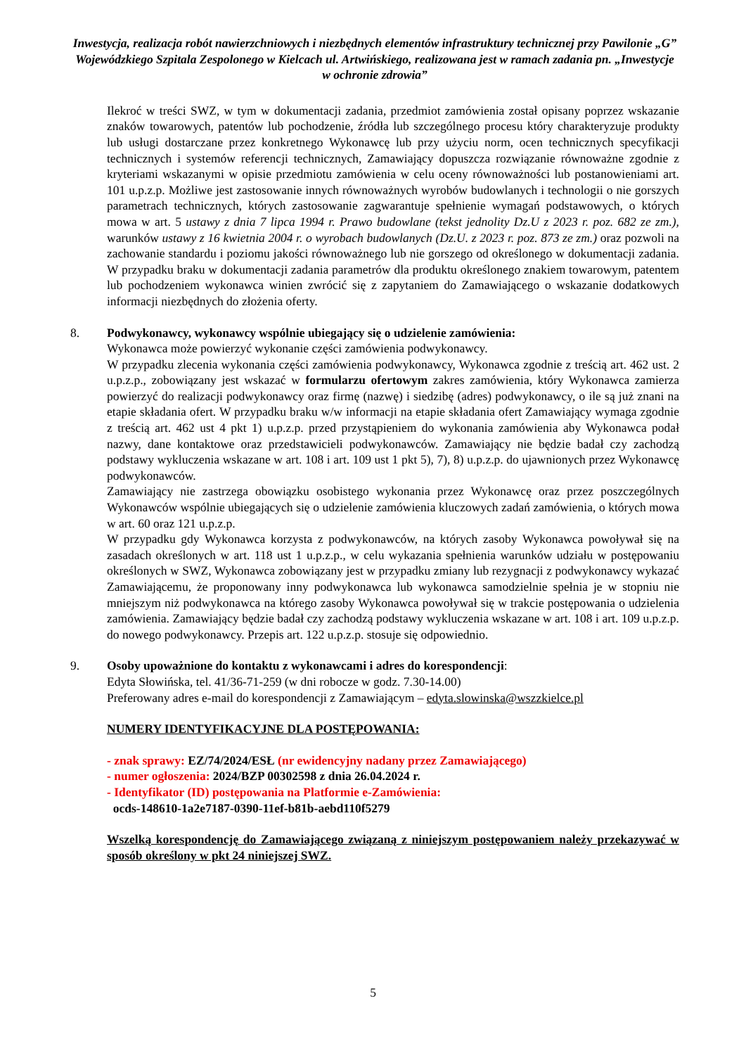Inwestycja, realizacja robót nawierzchniowych i niezbędnych elementów infrastruktury technicznej przy Pawilonie „G” Wojewódzkiego Szpitala Zespolonego w Kielcach ul. Artwińskiego, realizowana jest w ramach zadania pn. „Inwestycje w ochronie zdrowia”
Ilekroć w treści SWZ, w tym w dokumentacji zadania, przedmiot zamówienia został opisany poprzez wskazanie znaków towarowych, patentów lub pochodzenie, źródła lub szczególnego procesu który charakteryzuje produkty lub usługi dostarczane przez konkretnego Wykonawcę lub przy użyciu norm, ocen technicznych specyfikacji technicznych i systemów referencji technicznych, Zamawiający dopuszcza rozwiązanie równoważne zgodnie z kryteriami wskazanymi w opisie przedmiotu zamówienia w celu oceny równoważności lub postanowieniami art. 101 u.p.z.p. Możliwe jest zastosowanie innych równoważnych wyrobów budowlanych i technologii o nie gorszych parametrach technicznych, których zastosowanie zagwarantuje spełnienie wymagań podstawowych, o których mowa w art. 5 ustawy z dnia 7 lipca 1994 r. Prawo budowlane (tekst jednolity Dz.U z 2023 r. poz. 682 ze zm.), warunków ustawy z 16 kwietnia 2004 r. o wyrobach budowlanych (Dz.U. z 2023 r. poz. 873 ze zm.) oraz pozwoli na zachowanie standardu i poziomu jakości równoważnego lub nie gorszego od określonego w dokumentacji zadania. W przypadku braku w dokumentacji zadania parametrów dla produktu określonego znakiem towarowym, patentem lub pochodzeniem wykonawca winien zwrócić się z zapytaniem do Zamawiającego o wskazanie dodatkowych informacji niezbędnych do złożenia oferty.
8. Podwykonawcy, wykonawcy wspólnie ubiegający się o udzielenie zamówienia:
Wykonawca może powierzyć wykonanie części zamówienia podwykonawcy.
W przypadku zlecenia wykonania części zamówienia podwykonawcy, Wykonawca zgodnie z treścią art. 462 ust. 2 u.p.z.p., zobowiązany jest wskazać w formularzu ofertowym zakres zamówienia, który Wykonawca zamierza powierzyć do realizacji podwykonawcy oraz firmę (nazwę) i siedzibę (adres) podwykonawcy, o ile są już znani na etapie składania ofert. W przypadku braku w/w informacji na etapie składania ofert Zamawiający wymaga zgodnie z treścią art. 462 ust 4 pkt 1) u.p.z.p. przed przystąpieniem do wykonania zamówienia aby Wykonawca podał nazwy, dane kontaktowe oraz przedstawicieli podwykonawców. Zamawiający nie będzie badał czy zachodzą podstawy wykluczenia wskazane w art. 108 i art. 109 ust 1 pkt 5), 7), 8) u.p.z.p. do ujawnionych przez Wykonawcę podwykonawców.
Zamawiający nie zastrzega obowiązku osobistego wykonania przez Wykonawcę oraz przez poszczególnych Wykonawców wspólnie ubiegających się o udzielenie zamówienia kluczowych zadań zamówienia, o których mowa w art. 60 oraz 121 u.p.z.p.
W przypadku gdy Wykonawca korzysta z podwykonawców, na których zasoby Wykonawca powoływał się na zasadach określonych w art. 118 ust 1 u.p.z.p., w celu wykazania spełnienia warunków udziału w postępowaniu określonych w SWZ, Wykonawca zobowiązany jest w przypadku zmiany lub rezygnacji z podwykonawcy wykazać Zamawiającemu, że proponowany inny podwykonawca lub wykonawca samodzielnie spełnia je w stopniu nie mniejszym niż podwykonawca na którego zasoby Wykonawca powoływał się w trakcie postępowania o udzielenia zamówienia. Zamawiający będzie badał czy zachodzą podstawy wykluczenia wskazane w art. 108 i art. 109 u.p.z.p. do nowego podwykonawcy. Przepis art. 122 u.p.z.p. stosuje się odpowiednio.
9. Osoby upoważnione do kontaktu z wykonawcami i adres do korespondencji:
Edyta Słowińska, tel. 41/36-71-259 (w dni robocze w godz. 7.30-14.00)
Preferowany adres e-mail do korespondencji z Zamawiającym – edyta.slowinska@wszzkielce.pl
NUMERY IDENTYFIKACYJNE DLA POSTĘPOWANIA:
- znak sprawy: EZ/74/2024/ESŁ (nr ewidencyjny nadany przez Zamawiającego)
- numer ogłoszenia: 2024/BZP 00302598 z dnia 26.04.2024 r.
- Identyfikator (ID) postępowania na Platformie e-Zamówienia:
ocds-148610-1a2e7187-0390-11ef-b81b-aebd110f5279
Wszelką korespondencję do Zamawiającego związaną z niniejszym postępowaniem należy przekazywać w sposób określony w pkt 24 niniejszej SWZ.
5